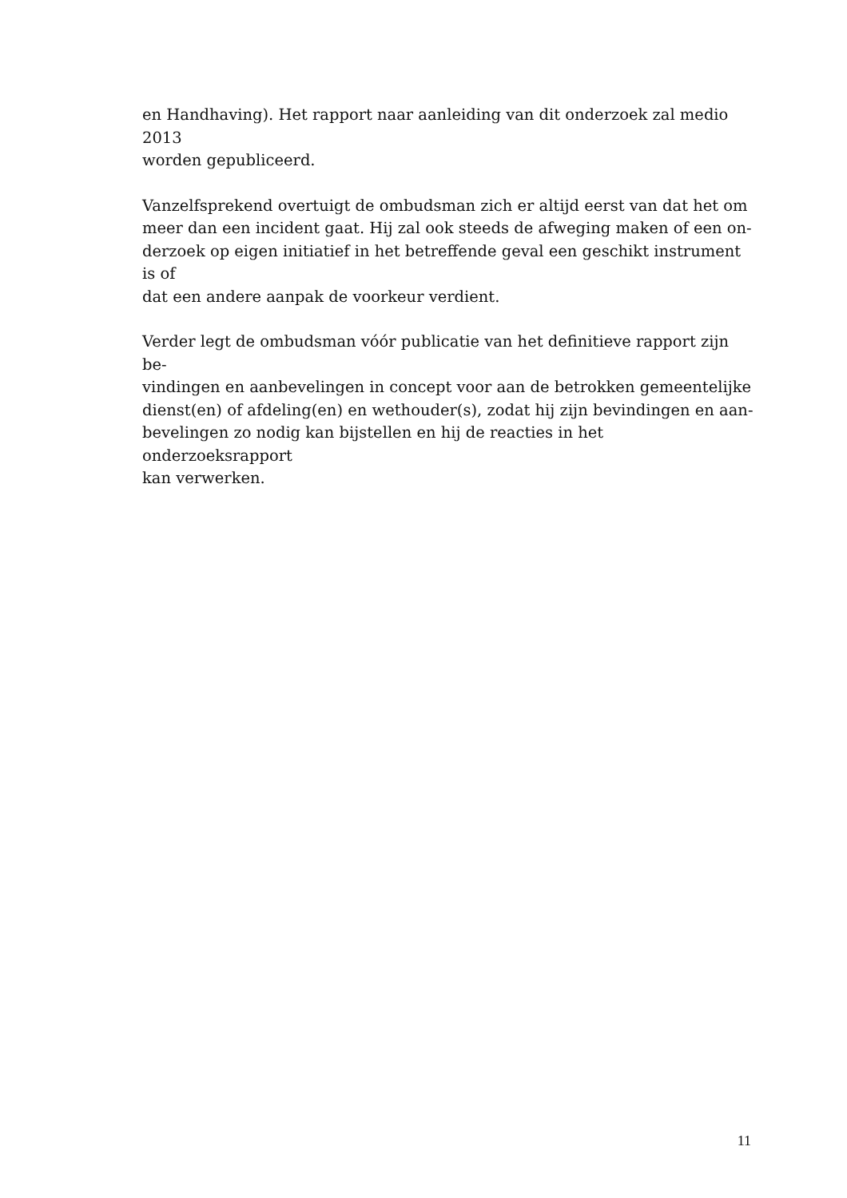en Handhaving). Het rapport naar aanleiding van dit onderzoek zal medio 2013
worden gepubliceerd.
Vanzelfsprekend overtuigt de ombudsman zich er altijd eerst van dat het om
meer dan een incident gaat. Hij zal ook steeds de afweging maken of een on-
derzoek op eigen initiatief in het betreffende geval een geschikt instrument is of
dat een andere aanpak de voorkeur verdient.
Verder legt de ombudsman vóór publicatie van het definitieve rapport zijn be-
vindingen en aanbevelingen in concept voor aan de betrokken gemeentelijke
dienst(en) of afdeling(en) en wethouder(s), zodat hij zijn bevindingen en aan-
bevelingen zo nodig kan bijstellen en hij de reacties in het onderzoeksrapport
kan verwerken.
11